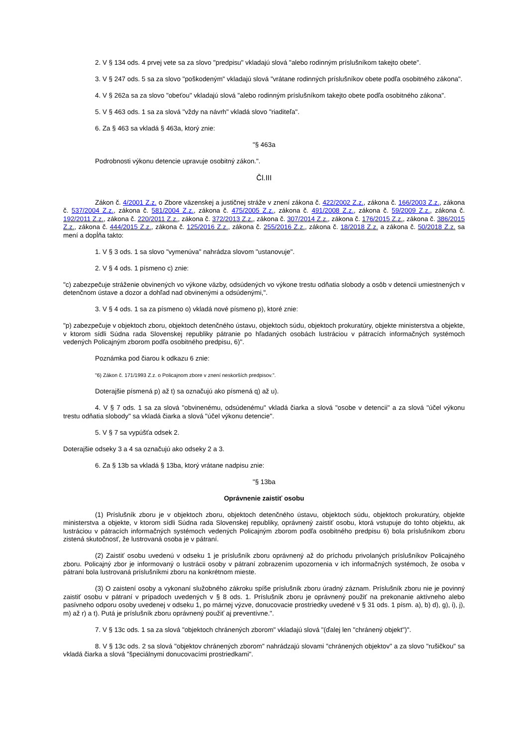2. V § 134 ods. 4 prvej vete sa za slovo "predpisu" vkladajú slová "alebo rodinným príslušníkom takejto obete".
3. V § 247 ods. 5 sa za slovo "poškodeným" vkladajú slová "vrátane rodinných príslušníkov obete podľa osobitného zákona".
4. V § 262a sa za slovo "obeťou" vkladajú slová "alebo rodinným príslušníkom takejto obete podľa osobitného zákona".
5. V § 463 ods. 1 sa za slová "vždy na návrh" vkladá slovo "riaditeľa".
6. Za § 463 sa vkladá § 463a, ktorý znie:
"§ 463a
Podrobnosti výkonu detencie upravuje osobitný zákon.".
Čl.III
Zákon č. 4/2001 Z.z. o Zbore väzenskej a justičnej stráže v znení zákona č. 422/2002 Z.z., zákona č. 166/2003 Z.z., zákona č. 537/2004 Z.z., zákona č. 581/2004 Z.z., zákona č. 475/2005 Z.z., zákona č. 491/2008 Z.z., zákona č. 59/2009 Z.z., zákona č. 192/2011 Z.z., zákona č. 220/2011 Z.z., zákona č. 372/2013 Z.z., zákona č. 307/2014 Z.z., zákona č. 176/2015 Z.z., zákona č. 386/2015 Z.z., zákona č. 444/2015 Z.z., zákona č. 125/2016 Z.z., zákona č. 255/2016 Z.z., zákona č. 18/2018 Z.z. a zákona č. 50/2018 Z.z. sa mení a dopĺňa takto:
1. V § 3 ods. 1 sa slovo "vymenúva" nahrádza slovom "ustanovuje".
2. V § 4 ods. 1 písmeno c) znie:
"c) zabezpečuje stráženie obvinených vo výkone väzby, odsúdených vo výkone trestu odňatia slobody a osôb v detencii umiestnených v detenčnom ústave a dozor a dohľad nad obvinenými a odsúdenými,".
3. V § 4 ods. 1 sa za písmeno o) vkladá nové písmeno p), ktoré znie:
"p) zabezpečuje v objektoch zboru, objektoch detenčného ústavu, objektoch súdu, objektoch prokuratúry, objekte ministerstva a objekte, v ktorom sídli Súdna rada Slovenskej republiky pátranie po hľadaných osobách lustráciou v pátracích informačných systémoch vedených Policajným zborom podľa osobitného predpisu, 6)".
Poznámka pod čiarou k odkazu 6 znie:
"6) Zákon č. 171/1993 Z.z. o Policajnom zbore v znení neskorších predpisov.".
Doterajšie písmená p) až t) sa označujú ako písmená q) až u).
4. V § 7 ods. 1 sa za slová "obvinenému, odsúdenému" vkladá čiarka a slová "osobe v detencii" a za slová "účel výkonu trestu odňatia slobody" sa vkladá čiarka a slová "účel výkonu detencie".
5. V § 7 sa vypúšťa odsek 2.
Doterajšie odseky 3 a 4 sa označujú ako odseky 2 a 3.
6. Za § 13b sa vkladá § 13ba, ktorý vrátane nadpisu znie:
"§ 13ba
Oprávnenie zaistiť osobu
(1) Príslušník zboru je v objektoch zboru, objektoch detenčného ústavu, objektoch súdu, objektoch prokuratúry, objekte ministerstva a objekte, v ktorom sídli Súdna rada Slovenskej republiky, oprávnený zaistiť osobu, ktorá vstupuje do tohto objektu, ak lustráciou v pátracích informačných systémoch vedených Policajným zborom podľa osobitného predpisu 6) bola príslušníkom zboru zistená skutočnosť, že lustrovaná osoba je v pátraní.
(2) Zaistiť osobu uvedenú v odseku 1 je príslušník zboru oprávnený až do príchodu privolaných príslušníkov Policajného zboru. Policajný zbor je informovaný o lustrácii osoby v pátraní zobrazením upozornenia v ich informačných systémoch, že osoba v pátraní bola lustrovaná príslušníkmi zboru na konkrétnom mieste.
(3) O zaistení osoby a vykonaní služobného zákroku spíše príslušník zboru úradný záznam. Príslušník zboru nie je povinný zaistiť osobu v pátraní v prípadoch uvedených v § 8 ods. 1. Príslušník zboru je oprávnený použiť na prekonanie aktívneho alebo pasívneho odporu osoby uvedenej v odseku 1, po márnej výzve, donucovacie prostriedky uvedené v § 31 ods. 1 písm. a), b) d), g), i), j), m) až r) a t). Putá je príslušník zboru oprávnený použiť aj preventívne.".
7. V § 13c ods. 1 sa za slová "objektoch chránených zborom" vkladajú slová "(ďalej len "chránený objekt")".
8. V § 13c ods. 2 sa slová "objektov chránených zborom" nahrádzajú slovami "chránených objektov" a za slovo "rušičkou" sa vkladá čiarka a slová "špeciálnymi donucovacími prostriedkami".